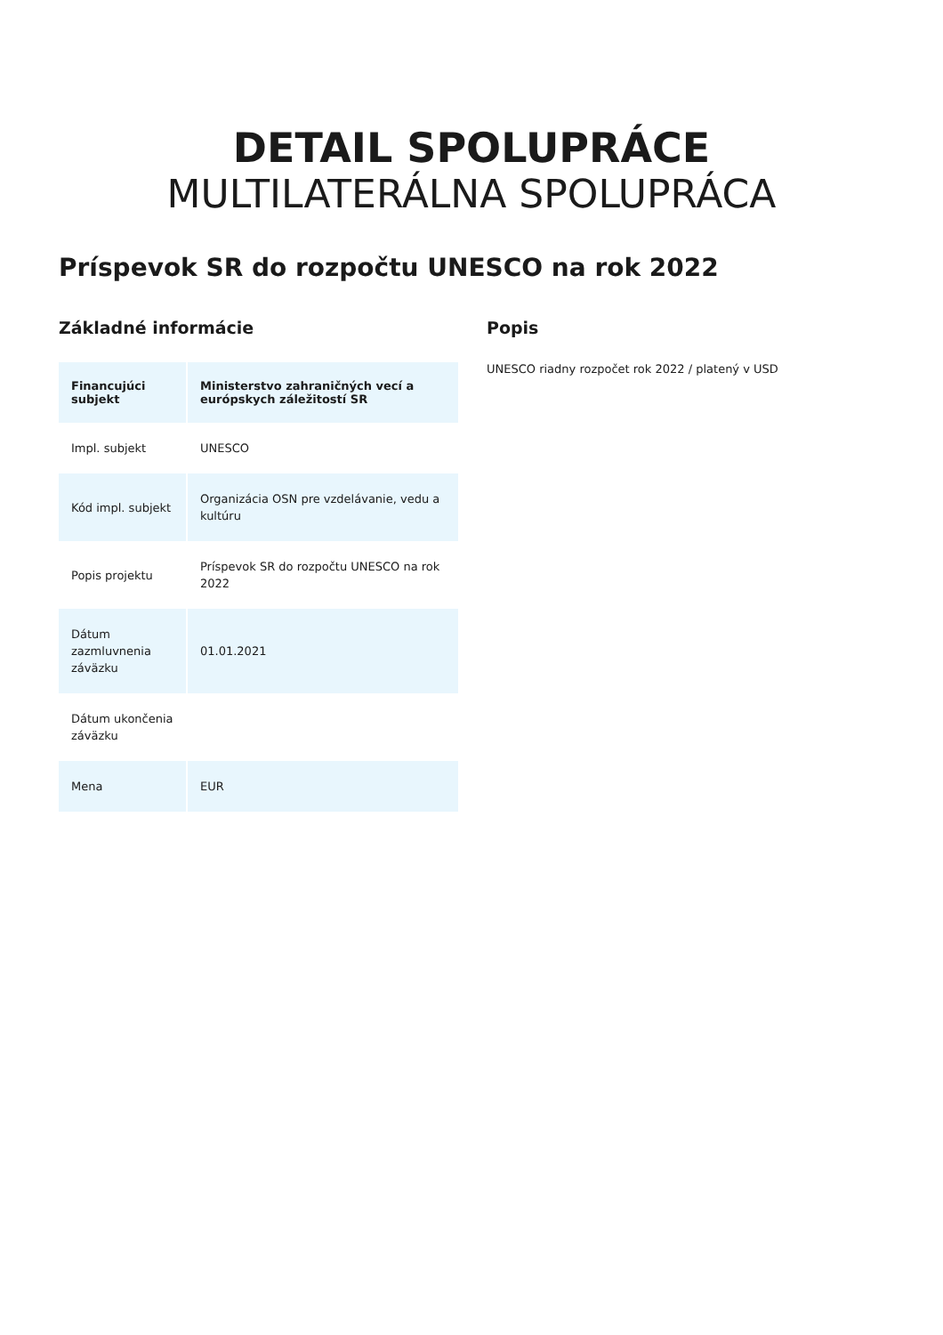DETAIL SPOLUPRÁCE
MULTILATERÁLNA SPOLUPRÁCA
Príspevok SR do rozpočtu UNESCO na rok 2022
Základné informácie
| Financujúci subjekt | Ministerstvo zahraničných vecí a európskych záležitostí SR |
| --- | --- |
| Impl. subjekt | UNESCO |
| Kód impl. subjekt | Organizácia OSN pre vzdelávanie, vedu a kultúru |
| Popis projektu | Príspevok SR do rozpočtu UNESCO na rok 2022 |
| Dátum zazmluvnenia záväzku | 01.01.2021 |
| Dátum ukončenia záväzku | |
| Mena | EUR |
Popis
UNESCO riadny rozpočet rok 2022 / platený v USD